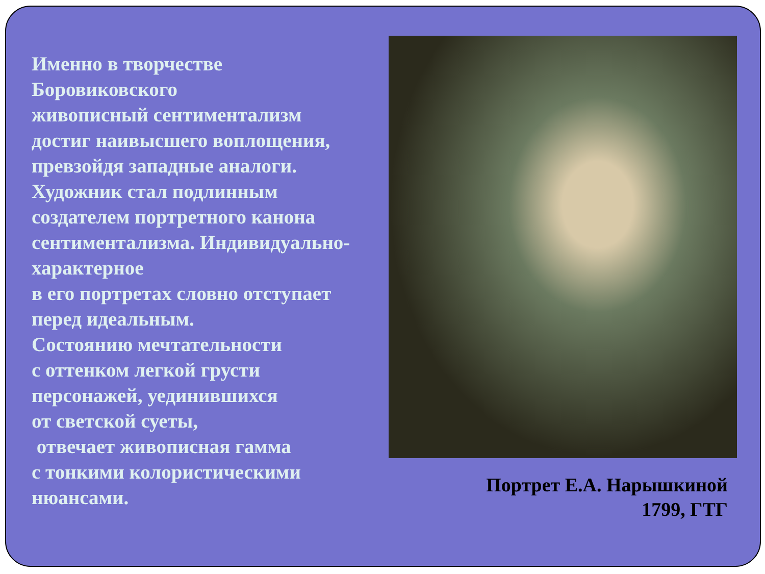Именно в творчестве
Боровиковского
живописный сентиментализм
достиг наивысшего воплощения,
превзойдя западные аналоги.
Художник стал подлинным
создателем портретного канона
сентиментализма. Индивидуально-
характерное
в его портретах словно отступает
перед идеальным.
Состоянию мечтательности
с оттенком легкой грусти
персонажей, уединившихся
от светской суеты,
отвечает живописная гамма
с тонкими колористическими
нюансами.
Портрет Е.А. Нарышкиной
1799, ГТГ